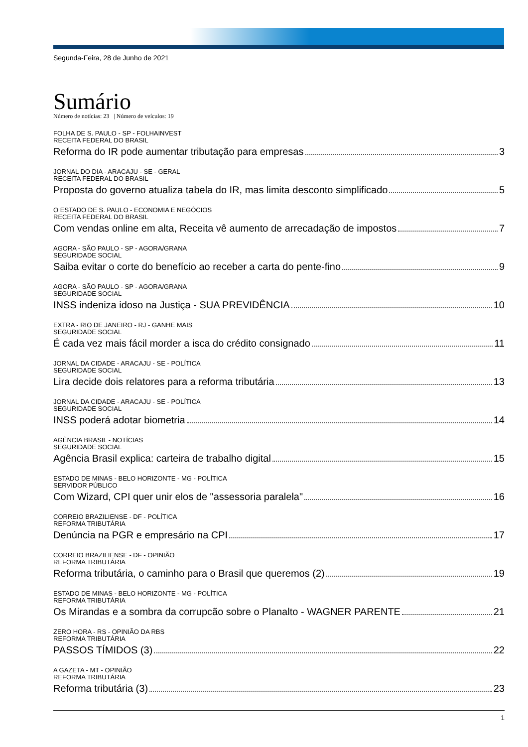Segunda-Feira, 28 de Junho de 2021
Sumário
Número de notícias: 23 | Número de veículos: 19
FOLHA DE S. PAULO - SP - FOLHAINVEST
RECEITA FEDERAL DO BRASIL
Reforma do IR pode aumentar tributação para empresas 3
JORNAL DO DIA - ARACAJU - SE - GERAL
RECEITA FEDERAL DO BRASIL
Proposta do governo atualiza tabela do IR, mas limita desconto simplificado 5
O ESTADO DE S. PAULO - ECONOMIA E NEGÓCIOS
RECEITA FEDERAL DO BRASIL
Com vendas online em alta, Receita vê aumento de arrecadação de impostos 7
AGORA - SÃO PAULO - SP - AGORA/GRANA
SEGURIDADE SOCIAL
Saiba evitar o corte do benefício ao receber a carta do pente-fino 9
AGORA - SÃO PAULO - SP - AGORA/GRANA
SEGURIDADE SOCIAL
INSS indeniza idoso na Justiça - SUA PREVIDÊNCIA 10
EXTRA - RIO DE JANEIRO - RJ - GANHE MAIS
SEGURIDADE SOCIAL
É cada vez mais fácil morder a isca do crédito consignado 11
JORNAL DA CIDADE - ARACAJU - SE - POLÍTICA
SEGURIDADE SOCIAL
Lira decide dois relatores para a reforma tributária 13
JORNAL DA CIDADE - ARACAJU - SE - POLÍTICA
SEGURIDADE SOCIAL
INSS poderá adotar biometria 14
AGÊNCIA BRASIL - NOTÍCIAS
SEGURIDADE SOCIAL
Agência Brasil explica: carteira de trabalho digital 15
ESTADO DE MINAS - BELO HORIZONTE - MG - POLÍTICA
SERVIDOR PÚBLICO
Com Wizard, CPI quer unir elos de "assessoria paralela" 16
CORREIO BRAZILIENSE - DF - POLÍTICA
REFORMA TRIBUTÁRIA
Denúncia na PGR e empresário na CPI 17
CORREIO BRAZILIENSE - DF - OPINIÃO
REFORMA TRIBUTÁRIA
Reforma tributária, o caminho para o Brasil que queremos (2) 19
ESTADO DE MINAS - BELO HORIZONTE - MG - POLÍTICA
REFORMA TRIBUTÁRIA
Os Mirandas e a sombra da corrupcão sobre o Planalto - WAGNER PARENTE 21
ZERO HORA - RS - OPINIÃO DA RBS
REFORMA TRIBUTÁRIA
PASSOS TÍMIDOS (3) 22
A GAZETA - MT - OPINIÃO
REFORMA TRIBUTÁRIA
Reforma tributária (3) 23
1